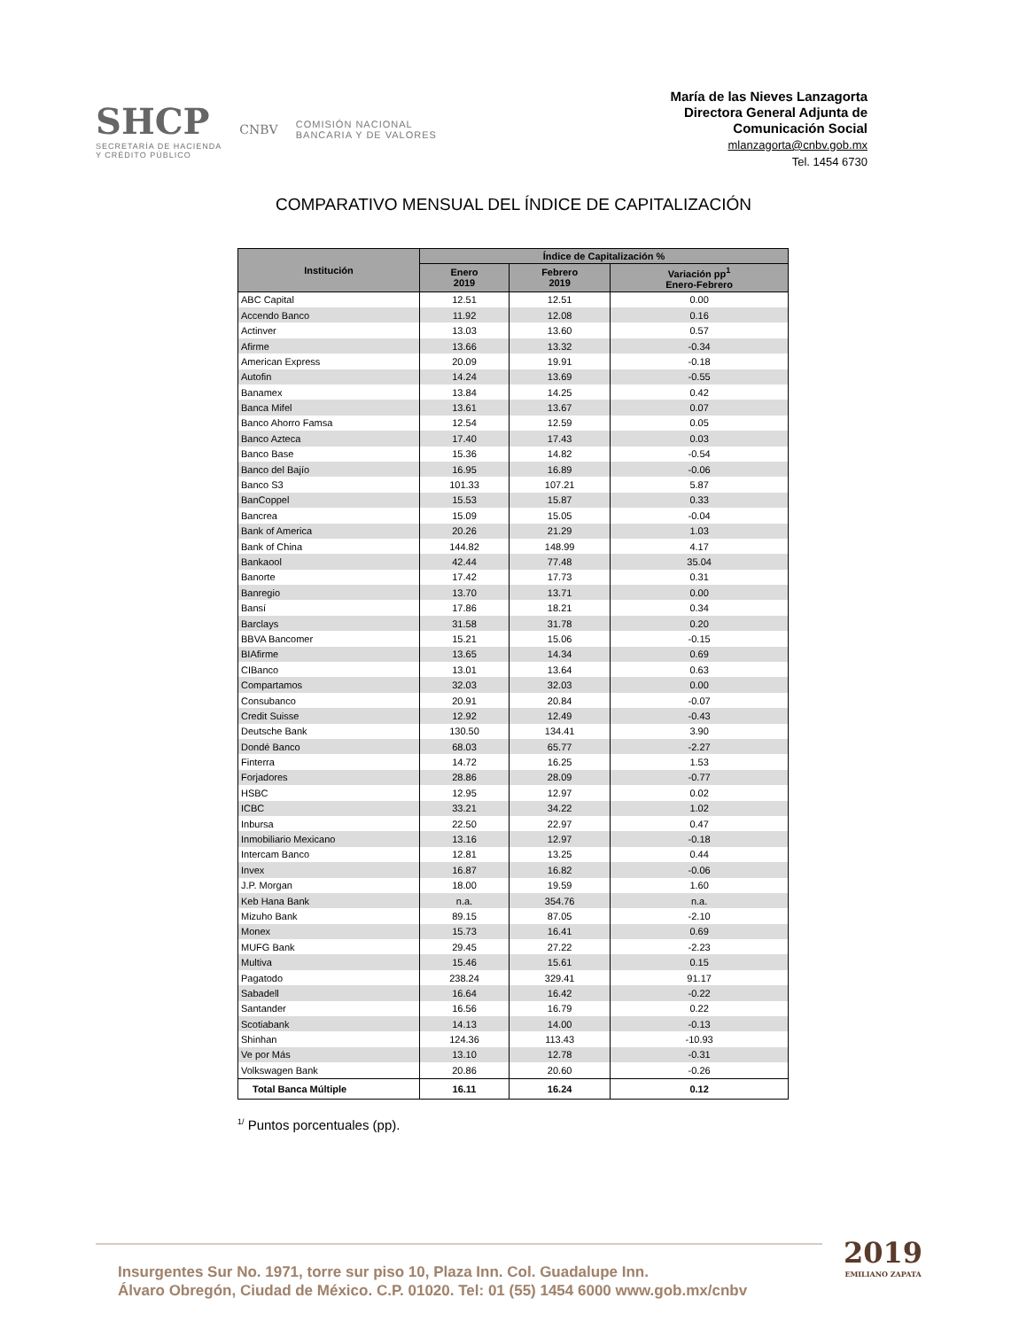SHCP
SECRETARÍA DE HACIENDA
Y CRÉDITO PÚBLICO
CNBV
COMISIÓN NACIONAL
BANCARIA Y DE VALORES
María de las Nieves Lanzagorta
Directora General Adjunta de
Comunicación Social
mlanzagorta@cnbv.gob.mx
Tel. 1454 6730
COMPARATIVO MENSUAL DEL ÍNDICE DE CAPITALIZACIÓN
| Institución | Índice de Capitalización % | | |
| --- | --- | --- | --- |
| | Enero 2019 | Febrero 2019 | Variación pp<sup>1</sup> Enero-Febrero |
| ABC Capital | 12.51 | 12.51 | 0.00 |
| Accendo Banco | 11.92 | 12.08 | 0.16 |
| Actinver | 13.03 | 13.60 | 0.57 |
| Afirme | 13.66 | 13.32 | -0.34 |
| American Express | 20.09 | 19.91 | -0.18 |
| Autofin | 14.24 | 13.69 | -0.55 |
| Banamex | 13.84 | 14.25 | 0.42 |
| Banca Mifel | 13.61 | 13.67 | 0.07 |
| Banco Ahorro Famsa | 12.54 | 12.59 | 0.05 |
| Banco Azteca | 17.40 | 17.43 | 0.03 |
| Banco Base | 15.36 | 14.82 | -0.54 |
| Banco del Bajío | 16.95 | 16.89 | -0.06 |
| Banco S3 | 101.33 | 107.21 | 5.87 |
| BanCoppel | 15.53 | 15.87 | 0.33 |
| Bancrea | 15.09 | 15.05 | -0.04 |
| Bank of America | 20.26 | 21.29 | 1.03 |
| Bank of China | 144.82 | 148.99 | 4.17 |
| Bankaool | 42.44 | 77.48 | 35.04 |
| Banorte | 17.42 | 17.73 | 0.31 |
| Banregio | 13.70 | 13.71 | 0.00 |
| Bansí | 17.86 | 18.21 | 0.34 |
| Barclays | 31.58 | 31.78 | 0.20 |
| BBVA Bancomer | 15.21 | 15.06 | -0.15 |
| BIAfirme | 13.65 | 14.34 | 0.69 |
| CIBanco | 13.01 | 13.64 | 0.63 |
| Compartamos | 32.03 | 32.03 | 0.00 |
| Consubanco | 20.91 | 20.84 | -0.07 |
| Credit Suisse | 12.92 | 12.49 | -0.43 |
| Deutsche Bank | 130.50 | 134.41 | 3.90 |
| Dondé Banco | 68.03 | 65.77 | -2.27 |
| Finterra | 14.72 | 16.25 | 1.53 |
| Forjadores | 28.86 | 28.09 | -0.77 |
| HSBC | 12.95 | 12.97 | 0.02 |
| ICBC | 33.21 | 34.22 | 1.02 |
| Inbursa | 22.50 | 22.97 | 0.47 |
| Inmobiliario Mexicano | 13.16 | 12.97 | -0.18 |
| Intercam Banco | 12.81 | 13.25 | 0.44 |
| Invex | 16.87 | 16.82 | -0.06 |
| J.P. Morgan | 18.00 | 19.59 | 1.60 |
| Keb Hana Bank | n.a. | 354.76 | n.a. |
| Mizuho Bank | 89.15 | 87.05 | -2.10 |
| Monex | 15.73 | 16.41 | 0.69 |
| MUFG Bank | 29.45 | 27.22 | -2.23 |
| Multiva | 15.46 | 15.61 | 0.15 |
| Pagatodo | 238.24 | 329.41 | 91.17 |
| Sabadell | 16.64 | 16.42 | -0.22 |
| Santander | 16.56 | 16.79 | 0.22 |
| Scotiabank | 14.13 | 14.00 | -0.13 |
| Shinhan | 124.36 | 113.43 | -10.93 |
| Ve por Más | 13.10 | 12.78 | -0.31 |
| Volkswagen Bank | 20.86 | 20.60 | -0.26 |
| Total Banca Múltiple | 16.11 | 16.24 | 0.12 |
<sup>1/</sup> Puntos porcentuales (pp).
Insurgentes Sur No. 1971, torre sur piso 10, Plaza Inn. Col. Guadalupe Inn.
Álvaro Obregón, Ciudad de México. C.P. 01020. Tel: 01 (55) 1454 6000 www.gob.mx/cnbv
2019
EMILIANO ZAPATA